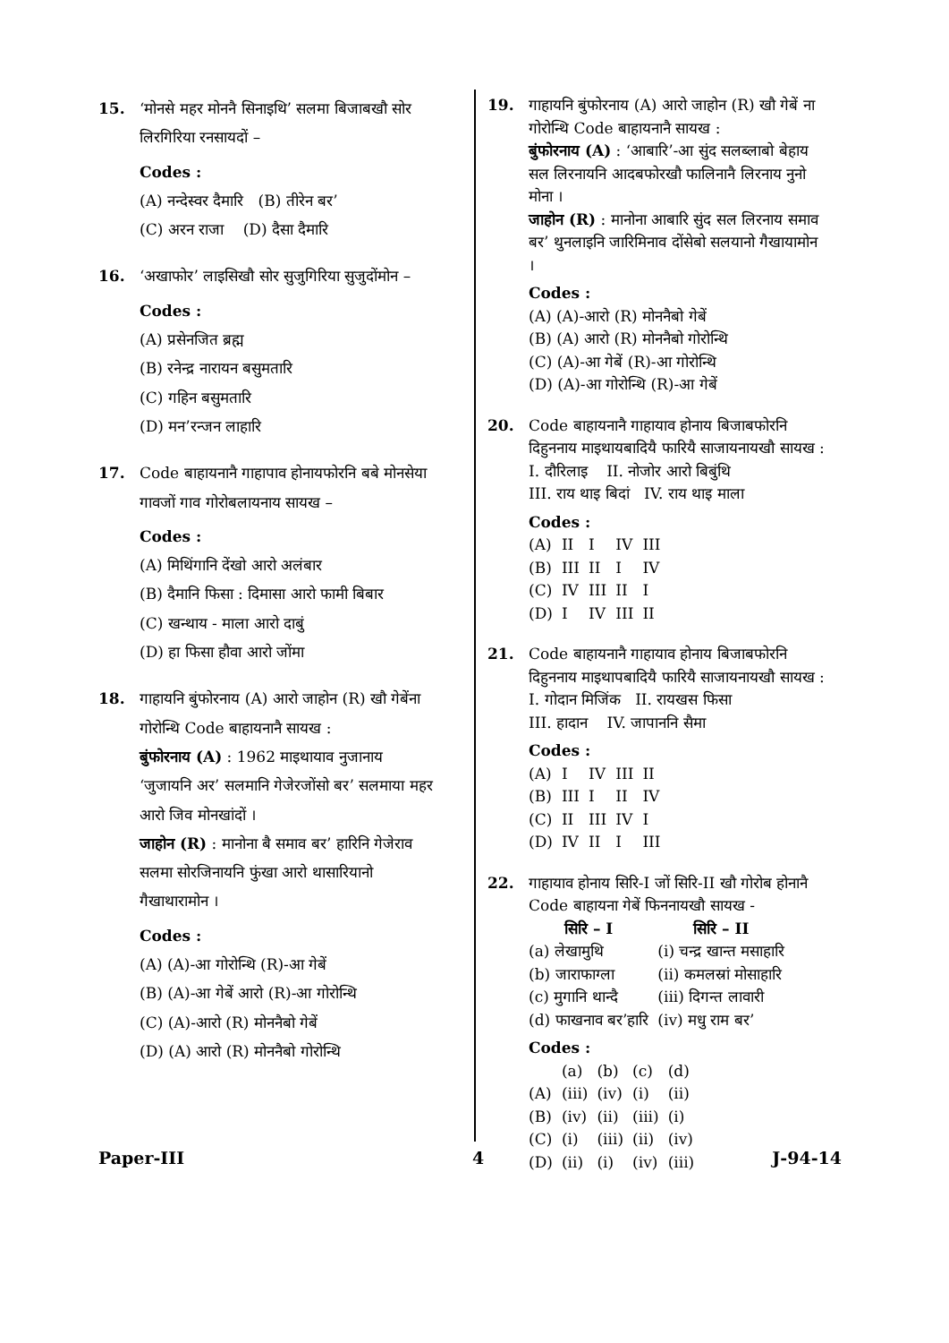15. ‘मोनसे महर मोननै सिनाइथि’ सलमा बिजाबखौ सोर लिरगिरिया रनसायदों –
Codes :
(A) नन्देस्वर दैमारि (B) तीरेन बर’
(C) अरन राजा (D) दैसा दैमारि
16. ‘अखाफोर’ लाइसिखौ सोर सुजुगिरिया सुजुदोंमोन –
Codes :
(A) प्रसेनजित ब्रह्म
(B) रनेन्द्र नारायन बसुमतारि
(C) गहिन बसुमतारि
(D) मन’रन्जन लाहारि
17. Code बाहायनानै गाहापाव होनायफोरनि बबे मोनसेया गावजों गाव गोरोबलायनाय सायख –
Codes :
(A) मिथिंगानि देंखो आरो अलंबार
(B) दैमानि फिसा : दिमासा आरो फामी बिबार
(C) खन्थाय - माला आरो दाबुं
(D) हा फिसा हौवा आरो जोंमा
18. गाहायनि बुंफोरनाय (A) आरो जाहोन (R) खौ गेबेंना गोरोन्थि Code बाहायनानै सायख :
बुंफोरनाय (A) : 1962 माइथायाव नुजानाय ‘जुजायनि अर’ सलमानि गेजेरजोंसो बर’ सलमाया महर आरो जिव मोनखांदों ।
जाहोन (R) : मानोना बै समाव बर’ हारिनि गेजेराव सलमा सोरजिनायनि फुंखा आरो थासारियानो गैखाथारामोन ।
Codes :
(A) (A)-आ गोरोन्थि (R)-आ गेबें
(B) (A)-आ गेबें आरो (R)-आ गोरोन्थि
(C) (A)-आरो (R) मोननैबो गेबें
(D) (A) आरो (R) मोननैबो गोरोन्थि
19. गाहायनि बुंफोरनाय (A) आरो जाहोन (R) खौ गेबें ना गोरोन्थि Code बाहायनानै सायख :
बुंफोरनाय (A) : ‘आबारि’-आ सुंद सलब्लाबो बेहाय सल लिरनायनि आदबफोरखौ फालिनानै लिरनाय नुनो मोना ।
जाहोन (R) : मानोना आबारि सुंद सल लिरनाय समाव बर’ थुनलाइनि जारिमिनाव दोंसेबो सलयानो गैखायामोन ।
Codes :
(A) (A)-आरो (R) मोननैबो गेबें
(B) (A) आरो (R) मोननैबो गोरोन्थि
(C) (A)-आ गेबें (R)-आ गोरोन्थि
(D) (A)-आ गोरोन्थि (R)-आ गेबें
20. Code बाहायनानै गाहायाव होनाय बिजाबफोरनि दिहुननाय माइथायबादियै फारियै साजायनायखौ सायख :
I. दौरिलाइ II. नोजोर आरो बिबुंथि
III. राय थाइ बिदां IV. राय थाइ माला
Codes :
| (A) | II | I | IV | III |
| (B) | III | II | I | IV |
| (C) | IV | III | II | I |
| (D) | I | IV | III | II |
21. Code बाहायनानै गाहायाव होनाय बिजाबफोरनि दिहुननाय माइथापबादियै फारियै साजायनायखौ सायख :
I. गोदान मिजिंक II. रायखस फिसा
III. हादान IV. जापाननि सैमा
Codes :
| (A) | I | IV | III | II |
| (B) | III | I | II | IV |
| (C) | II | III | IV | I |
| (D) | IV | II | I | III |
22. गाहायाव होनाय सिरि-I जों सिरि-II खौ गोरोब होनानै Code बाहायना गेबें फिननायखौ सायख -
| सिरि – I | सिरि – II |
| --- | --- |
| (a) लेखामुथि | (i) चन्द्र खान्त मसाहारि |
| (b) जाराफाग्ला | (ii) कमलस्रां मोसाहारि |
| (c) मुगानि थान्दै | (iii) दिगन्त लावारी |
| (d) फाखनाव बर’हारि | (iv) मधु राम बर’ |
Codes :
| | (a) | (b) | (c) | (d) |
| (A) | (iii) | (iv) | (i) | (ii) |
| (B) | (iv) | (ii) | (iii) | (i) |
| (C) | (i) | (iii) | (ii) | (iv) |
| (D) | (ii) | (i) | (iv) | (iii) |
Paper-III 4 J-94-14